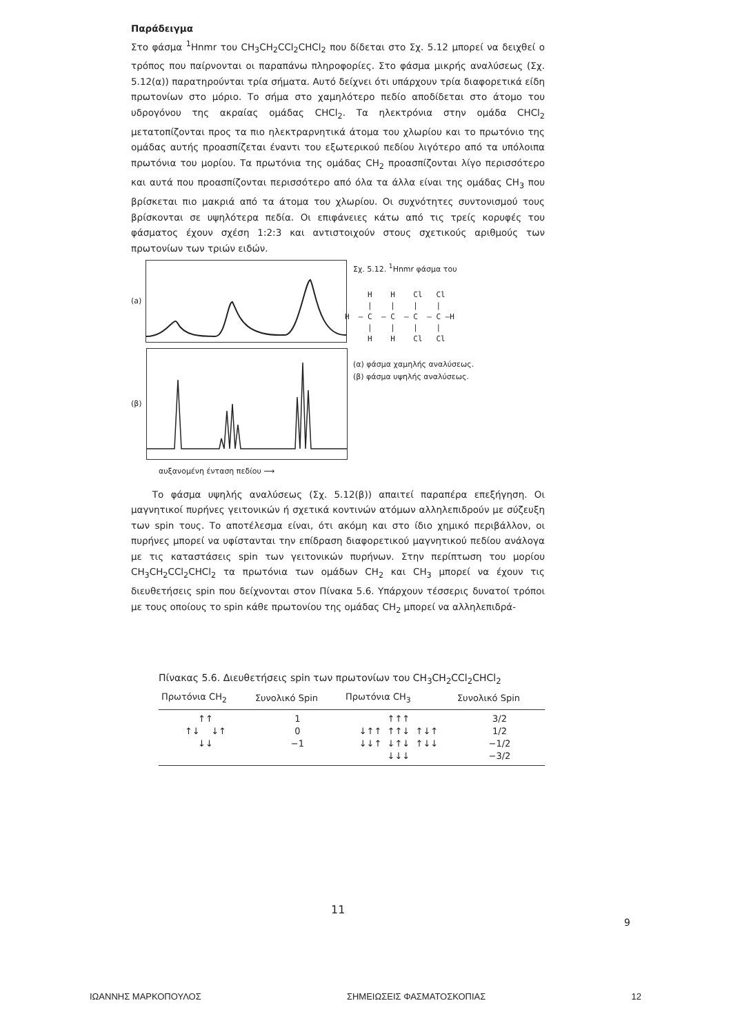Παράδειγμα
Στο φάσμα <sup>1</sup>Hnmr του CH<sub>3</sub>CH<sub>2</sub>CCl<sub>2</sub>CHCl<sub>2</sub> που δίδεται στο Σχ. 5.12 μπορεί να δειχθεί ο τρόπος που παίρνονται οι παραπάνω πληροφορίες. Στο φάσμα μικρής αναλύσεως (Σχ. 5.12(α)) παρατηρούνται τρία σήματα. Αυτό δείχνει ότι υπάρχουν τρία διαφορετικά είδη πρωτονίων στο μόριο. Το σήμα στο χαμηλότερο πεδίο αποδίδεται στο άτομο του υδρογόνου της ακραίας ομάδας CHCl<sub>2</sub>. Τα ηλεκτρόνια στην ομάδα CHCl<sub>2</sub> μετατοπίζονται προς τα πιο ηλεκτραρνητικά άτομα του χλωρίου και το πρωτόνιο της ομάδας αυτής προασπίζεται έναντι του εξωτερικού πεδίου λιγότερο από τα υπόλοιπα πρωτόνια του μορίου. Τα πρωτόνια της ομάδας CH<sub>2</sub> προασπίζονται λίγο περισσότερο και αυτά που προασπίζονται περισσότερο από όλα τα άλλα είναι της ομάδας CH<sub>3</sub> που βρίσκεται πιο μακριά από τα άτομα του χλωρίου. Οι συχνότητες συντονισμού τους βρίσκονται σε υψηλότερα πεδία. Οι επιφάνειες κάτω από τις τρείς κορυφές του φάσματος έχουν σχέση 1:2:3 και αντιστοιχούν στους σχετικούς αριθμούς των πρωτονίων των τριών ειδών.
(a)
(β)
αυξανομένη ένταση πεδίου ⟶
Σχ. 5.12. <sup>1</sup>Hnmr φάσμα του
H H Cl Cl | | | | H — C — C — C — C —H | | | | H H Cl Cl
(α) φάσμα χαμηλής αναλύσεως.
(β) φάσμα υψηλής αναλύσεως.
Το φάσμα υψηλής αναλύσεως (Σχ. 5.12(β)) απαιτεί παραπέρα επεξήγηση. Οι μαγνητικοί πυρήνες γειτονικών ή σχετικά κοντινών ατόμων αλληλεπιδρούν με σύζευξη των spin τους. Το αποτέλεσμα είναι, ότι ακόμη και στο ίδιο χημικό περιβάλλον, οι πυρήνες μπορεί να υφίστανται την επίδραση διαφορετικού μαγνητικού πεδίου ανάλογα με τις καταστάσεις spin των γειτονικών πυρήνων. Στην περίπτωση του μορίου CH<sub>3</sub>CH<sub>2</sub>CCl<sub>2</sub>CHCl<sub>2</sub> τα πρωτόνια των ομάδων CH<sub>2</sub> και CH<sub>3</sub> μπορεί να έχουν τις διευθετήσεις spin που δείχνονται στον Πίνακα 5.6. Υπάρχουν τέσσερις δυνατοί τρόποι με τους οποίους το spin κάθε πρωτονίου της ομάδας CH<sub>2</sub> μπορεί να αλληλεπιδρά-
Πίνακας 5.6. Διευθετήσεις spin των πρωτονίων του CH<sub>3</sub>CH<sub>2</sub>CCl<sub>2</sub>CHCl<sub>2</sub>
| Πρωτόνια CH<sub>2</sub> | Συνολικό Spin | Πρωτόνια CH<sub>3</sub> | Συνολικό Spin |
| --- | --- | --- | --- |
| ↑↑ ↑↓ ↓↑ ↓↓ | 1 0 −1 | ↑↑↑ ↓↑↑ ↑↑↓ ↑↓↑ ↓↓↑ ↓↑↓ ↑↓↓ ↓↓↓ | 3/2 1/2 −1/2 −3/2 |
11
9
ΙΩΑΝΝΗΣ ΜΑΡΚΟΠΟΥΛΟΣ ΣΗΜΕΙΩΣΕΙΣ ΦΑΣΜΑΤΟΣΚΟΠΙΑΣ 12